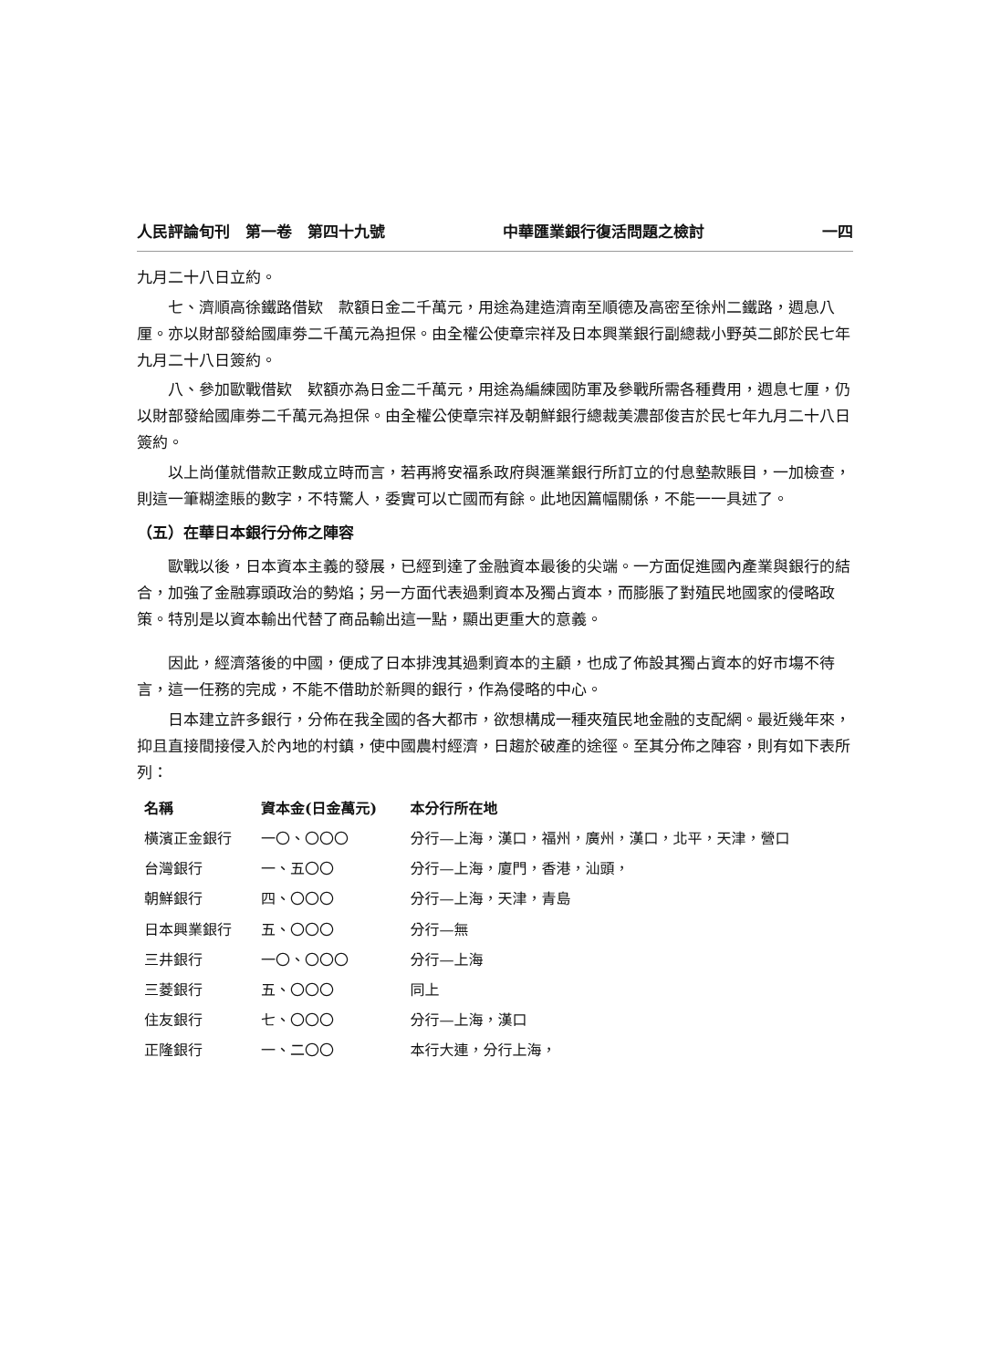人民評論旬刊　第一卷　第四十九號 中華匯業銀行復活問題之檢討 一四
九月二十八日立約。
七、濟順高徐鐵路借欵　款額日金二千萬元，用途為建造濟南至順德及高密至徐州二鐵路，週息八厘。亦以財部發給國庫劵二千萬元為担保。由全權公使章宗祥及日本興業銀行副總裁小野英二郎於民七年九月二十八日簽約。
八、參加歐戰借欵　欵額亦為日金二千萬元，用途為編練國防軍及參戰所需各種費用，週息七厘，仍以財部發給國庫劵二千萬元為担保。由全權公使章宗祥及朝鮮銀行總裁美濃部俊吉於民七年九月二十八日簽約。
以上尚僅就借款正數成立時而言，若再將安福系政府與滙業銀行所訂立的付息墊款賬目，一加檢查，則這一筆糊塗賬的數字，不特驚人，委實可以亡國而有餘。此地因篇幅關係，不能一一具述了。
（五）在華日本銀行分佈之陣容
歐戰以後，日本資本主義的發展，已經到達了金融資本最後的尖端。一方面促進國內產業與銀行的結合，加強了金融寡頭政治的勢焰；另一方面代表過剩資本及獨占資本，而膨脹了對殖民地國家的侵略政策。特別是以資本輸出代替了商品輸出這一點，顯出更重大的意義。
因此，經濟落後的中國，便成了日本排洩其過剩資本的主顧，也成了佈設其獨占資本的好市塲不待言，這一任務的完成，不能不借助於新興的銀行，作為侵略的中心。
日本建立許多銀行，分佈在我全國的各大都市，欲想構成一種夾殖民地金融的支配網。最近幾年來，抑且直接間接侵入於內地的村鎮，使中國農村經濟，日趨於破產的途徑。至其分佈之陣容，則有如下表所列：
| 名稱 | 資本金(日金萬元) | 本分行所在地 |
| --- | --- | --- |
| 橫濱正金銀行 | 一〇、〇〇〇 | 分行—上海，漢口，福州，廣州，漢口，北平，天津，營口 |
| 台灣銀行 | 一、五〇〇 | 分行—上海，廈門，香港，汕頭， |
| 朝鮮銀行 | 四、〇〇〇 | 分行—上海，天津，青島 |
| 日本興業銀行 | 五、〇〇〇 | 分行—無 |
| 三井銀行 | 一〇、〇〇〇 | 分行—上海 |
| 三菱銀行 | 五、〇〇〇 | 同上 |
| 住友銀行 | 七、〇〇〇 | 分行—上海，漢口 |
| 正隆銀行 | 一、二〇〇 | 本行大連，分行上海， |